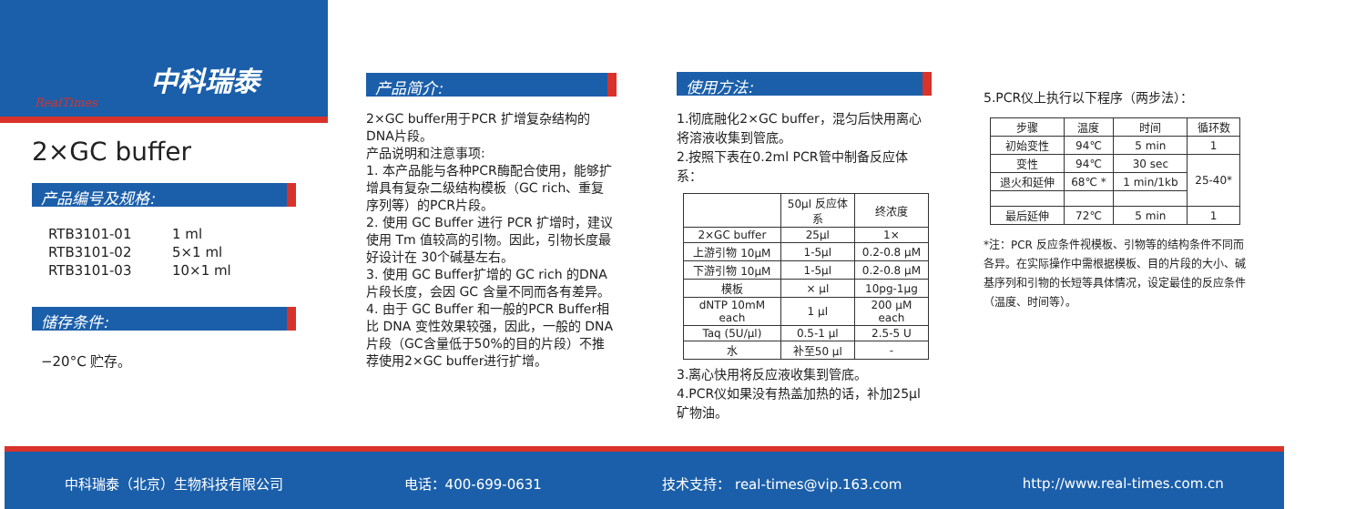RealTimes
中科瑞泰
2×GC buffer
产品编号及规格:
| RTB3101-01 | 1 ml |
| RTB3101-02 | 5×1 ml |
| RTB3101-03 | 10×1 ml |
储存条件:
−20°C 贮存。
产品简介:
2×GC buffer用于PCR 扩增复杂结构的DNA片段。
产品说明和注意事项:
1. 本产品能与各种PCR酶配合使用，能够扩增具有复杂二级结构模板（GC rich、重复序列等）的PCR片段。
2. 使用 GC Buffer 进行 PCR 扩增时，建议使用 Tm 值较高的引物。因此，引物长度最好设计在 30个碱基左右。
3. 使用 GC Buffer扩增的 GC rich 的DNA 片段长度，会因 GC 含量不同而各有差异。
4. 由于 GC Buffer 和一般的PCR Buffer相比 DNA 变性效果较强，因此，一般的 DNA片段（GC含量低于50%的目的片段）不推荐使用2×GC buffer进行扩增。
使用方法:
1.彻底融化2×GC buffer，混匀后快用离心将溶液收集到管底。
2.按照下表在0.2ml PCR管中制备反应体系：
| | 50μl 反应体系 | 终浓度 |
| --- | --- | --- |
| 2×GC buffer | 25μl | 1× |
| 上游引物 10μM | 1-5μl | 0.2-0.8 μM |
| 下游引物 10μM | 1-5μl | 0.2-0.8 μM |
| 模板 | × μl | 10pg-1μg |
| dNTP 10mM each | 1 μl | 200 μM each |
| Taq (5U/μl) | 0.5-1 μl | 2.5-5 U |
| 水 | 补至50 μl | - |
3.离心快用将反应液收集到管底。
4.PCR仪如果没有热盖加热的话，补加25μl矿物油。
5.PCR仪上执行以下程序（两步法）：
| 步骤 | 温度 | 时间 | 循环数 |
| --- | --- | --- | --- |
| 初始变性 | 94℃ | 5 min | 1 |
| 变性 | 94℃ | 30 sec | 25-40* |
| 退火和延伸 | 68℃ * | 1 min/1kb | |
| 最后延伸 | 72℃ | 5 min | 1 |
*注：PCR 反应条件视模板、引物等的结构条件不同而各异。在实际操作中需根据模板、目的片段的大小、碱基序列和引物的长短等具体情况，设定最佳的反应条件（温度、时间等）。
中科瑞泰（北京）生物科技有限公司 电话：400-699-0631 技术支持： real-times@vip.163.com http://www.real-times.com.cn